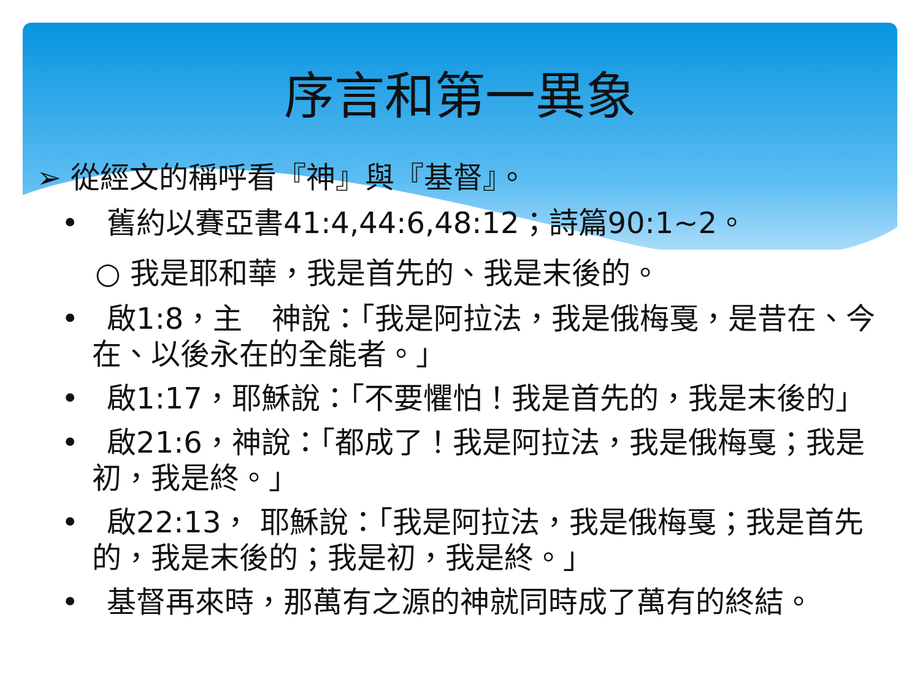序言和第一異象
➢ 從經文的稱呼看『神』與『基督』。
• 舊約以賽亞書41:4,44:6,48:12；詩篇90:1~2。
○ 我是耶和華，我是首先的、我是末後的。
• 啟1:8，主　神說：「我是阿拉法，我是俄梅戛，是昔在、今在、以後永在的全能者。」
• 啟1:17，耶穌說：「不要懼怕！我是首先的，我是末後的」
• 啟21:6，神說：「都成了！我是阿拉法，我是俄梅戛；我是初，我是終。」
• 啟22:13， 耶穌說：「我是阿拉法，我是俄梅戛；我是首先的，我是末後的；我是初，我是終。」
• 基督再來時，那萬有之源的神就同時成了萬有的終結。